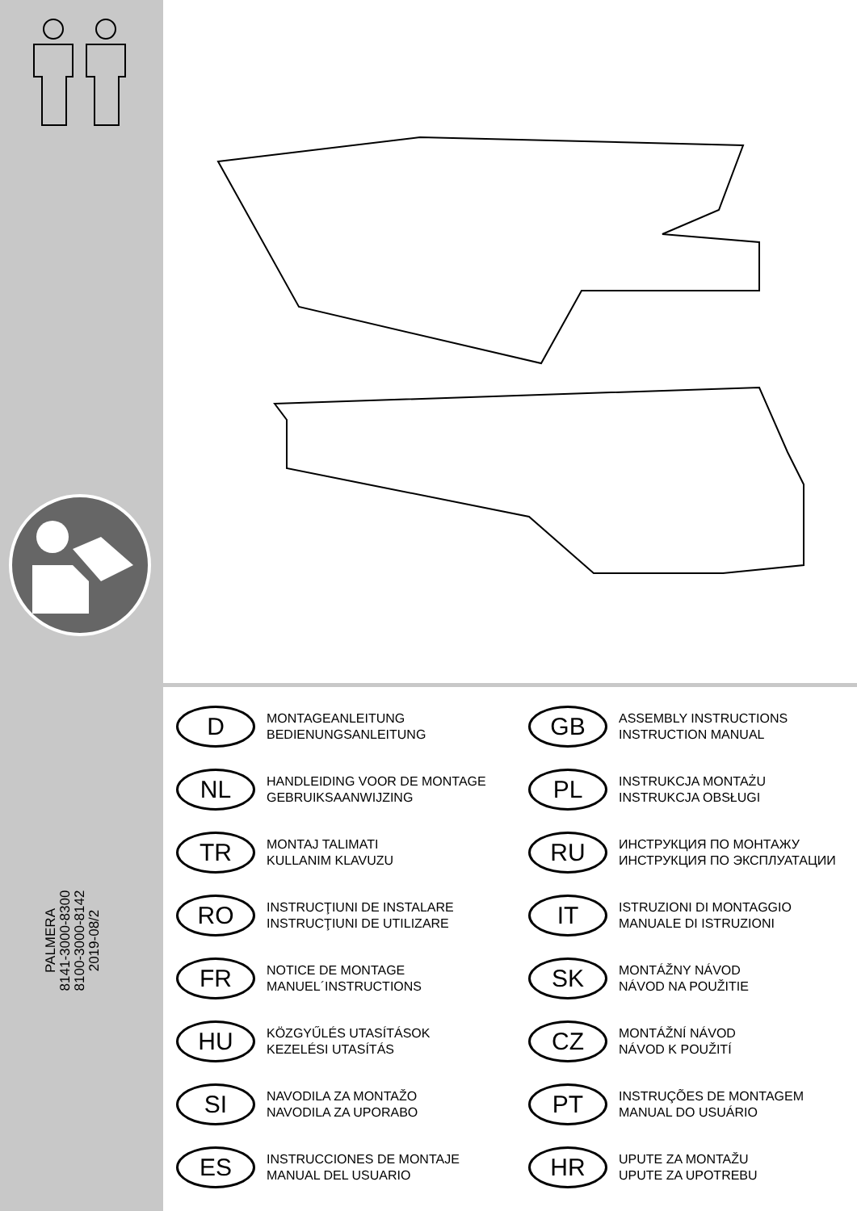PALMERA
8141-3000-8300
8100-3000-8142
2019-08/2
D
MONTAGEANLEITUNG
BEDIENUNGSANLEITUNG
GB
ASSEMBLY INSTRUCTIONS
INSTRUCTION MANUAL
NL
HANDLEIDING VOOR DE MONTAGE
GEBRUIKSAANWIJZING
PL
INSTRUKCJA MONTAŻU
INSTRUKCJA OBSŁUGI
TR
MONTAJ TALIMATI
KULLANIM KLAVUZU
RU
ИНСТРУКЦИЯ ПО МОНТАЖУ
ИНСТРУКЦИЯ ПО ЭКСПЛУАТАЦИИ
RO
INSTRUCŢIUNI DE INSTALARE
INSTRUCŢIUNI DE UTILIZARE
IT
ISTRUZIONI DI MONTAGGIO
MANUALE DI ISTRUZIONI
FR
NOTICE DE MONTAGE
MANUEL´INSTRUCTIONS
SK
MONTÁŽNY NÁVOD
NÁVOD NA POUŽITIE
HU
KÖZGYŰLÉS UTASÍTÁSOK
KEZELÉSI UTASÍTÁS
CZ
MONTÁŽNÍ NÁVOD
NÁVOD K POUŽITÍ
SI
NAVODILA ZA MONTAŽO
NAVODILA ZA UPORABO
PT
INSTRUÇÕES DE MONTAGEM
MANUAL DO USUÁRIO
ES
INSTRUCCIONES DE MONTAJE
MANUAL DEL USUARIO
HR
UPUTE ZA MONTAŽU
UPUTE ZA UPOTREBU